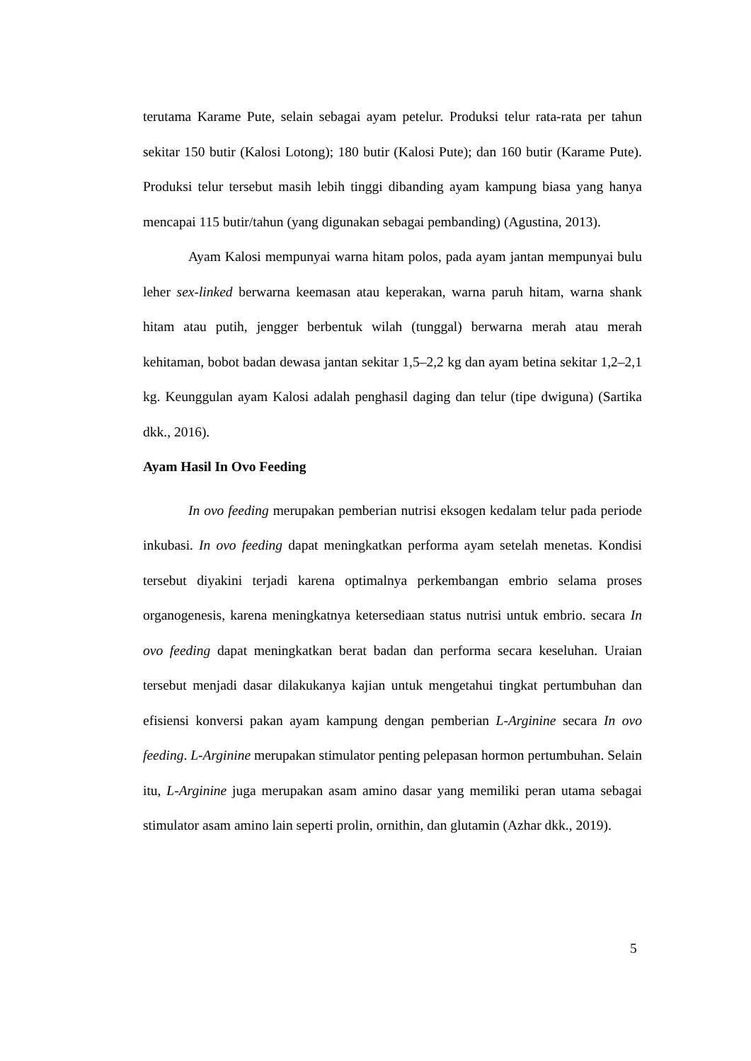terutama Karame Pute, selain sebagai ayam petelur. Produksi telur rata-rata per tahun sekitar 150 butir (Kalosi Lotong); 180 butir (Kalosi Pute); dan 160 butir (Karame Pute). Produksi telur tersebut masih lebih tinggi dibanding ayam kampung biasa yang hanya mencapai 115 butir/tahun (yang digunakan sebagai pembanding) (Agustina, 2013).
Ayam Kalosi mempunyai warna hitam polos, pada ayam jantan mempunyai bulu leher sex-linked berwarna keemasan atau keperakan, warna paruh hitam, warna shank hitam atau putih, jengger berbentuk wilah (tunggal) berwarna merah atau merah kehitaman, bobot badan dewasa jantan sekitar 1,5–2,2 kg dan ayam betina sekitar 1,2–2,1 kg. Keunggulan ayam Kalosi adalah penghasil daging dan telur (tipe dwiguna) (Sartika dkk., 2016).
Ayam Hasil In Ovo Feeding
In ovo feeding merupakan pemberian nutrisi eksogen kedalam telur pada periode inkubasi. In ovo feeding dapat meningkatkan performa ayam setelah menetas. Kondisi tersebut diyakini terjadi karena optimalnya perkembangan embrio selama proses organogenesis, karena meningkatnya ketersediaan status nutrisi untuk embrio. secara In ovo feeding dapat meningkatkan berat badan dan performa secara keseluhan. Uraian tersebut menjadi dasar dilakukanya kajian untuk mengetahui tingkat pertumbuhan dan efisiensi konversi pakan ayam kampung dengan pemberian L-Arginine secara In ovo feeding. L-Arginine merupakan stimulator penting pelepasan hormon pertumbuhan. Selain itu, L-Arginine juga merupakan asam amino dasar yang memiliki peran utama sebagai stimulator asam amino lain seperti prolin, ornithin, dan glutamin (Azhar dkk., 2019).
5